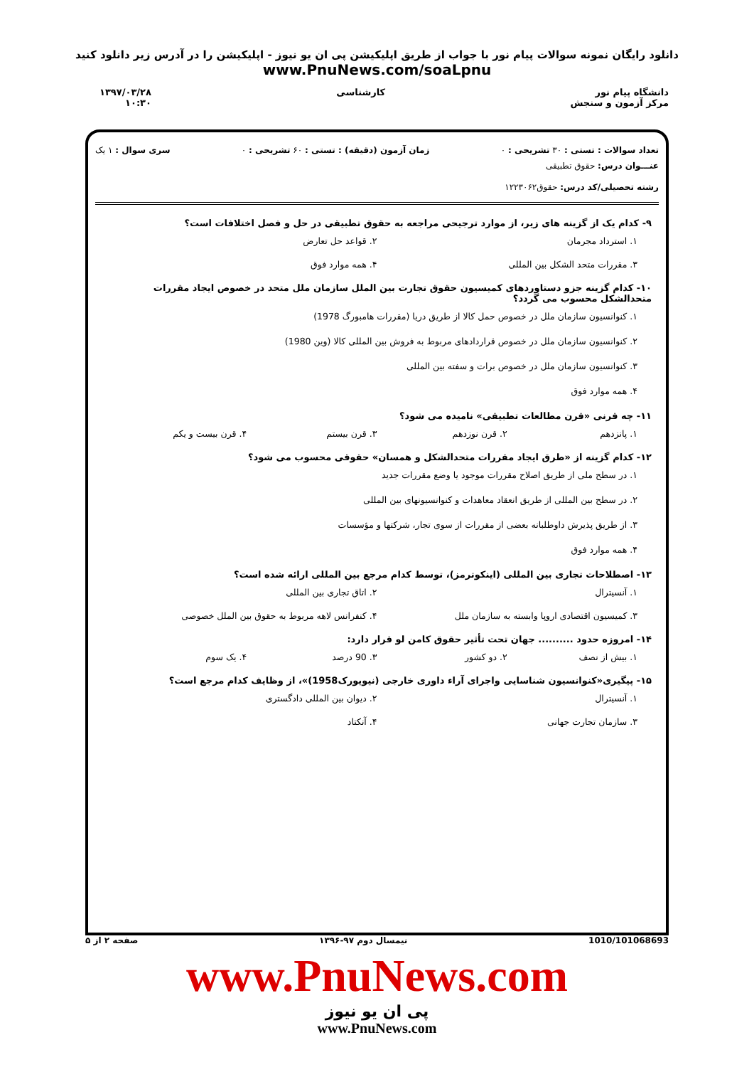دانلود رایگان نمونه سوالات پیام نور با جواب از طریق اپلیکیشن پی ان یو نیوز - اپلیکیشن را در آدرس زیر دانلود کنید
www.PnuNews.com/soaLpnu
دانشگاه پیام نور
مرکز آزمون و سنجش
کارشناسی ۱۳۹۷/۰۳/۲۸
۱۰:۳۰
تعداد سوالات : تستی : ۳۰ تشریحی : ۰
زمان آزمون (دقیقه) : تستی : ۶۰ تشریحی : ۰
سری سوال : ۱ یک
عنـــوان درس: حقوق تطبیقی
رشته تحصیلی/کد درس: حقوق۱۲۲۳۰۶۲
۹- کدام یک از گزینه های زیر، از موارد ترجیحی مراجعه به حقوق تطبیقی در حل و فصل اختلافات است؟
۱. استرداد مجرمان ۲. قواعد حل تعارض
۳. مقررات متحد الشکل بین المللی ۴. همه موارد فوق
۱۰- کدام گزینه جزو دستاوردهای کمیسیون حقوق تجارت بین الملل سازمان ملل متحد در خصوص ایجاد مقررات متحدالشکل محسوب می گردد؟
۱. کنوانسیون سازمان ملل در خصوص حمل کالا از طریق دریا (مقررات هامبورگ 1978)
۲. کنوانسیون سازمان ملل در خصوص قراردادهای مربوط به فروش بین المللی کالا (وین 1980)
۳. کنوانسیون سازمان ملل در خصوص برات و سفته بین المللی
۴. همه موارد فوق
۱۱- چه قرنی «قرن مطالعات تطبیقی» نامیده می شود؟
۱. پانزدهم ۲. قرن نوزدهم ۳. قرن بیستم ۴. قرن بیست و یکم
۱۲- کدام گزینه از «طرق ایجاد مقررات متحدالشکل و همسان» حقوقی محسوب می شود؟
۱. در سطح ملی از طریق اصلاح مقررات موجود یا وضع مقررات جدید
۲. در سطح بین المللی از طریق انعقاد معاهدات و کنوانسیونهای بین المللی
۳. از طریق پذیرش داوطلبانه بعضی از مقررات از سوی تجار، شرکتها و مؤسسات
۴. همه موارد فوق
۱۳- اصطلاحات تجاری بین المللی (اینکوترمز)، توسط کدام مرجع بین المللی ارائه شده است؟
۱. آنسیترال ۲. اتاق تجاری بین المللی
۳. کمیسیون اقتصادی اروپا وابسته به سازمان ملل ۴. کنفرانس لاهه مربوط به حقوق بین الملل خصوصی
۱۴- امروزه حدود .......... جهان تحت تأثیر حقوق کامن لو قرار دارد:
۱. بیش از نصف ۲. دو کشور ۳. 90 درصد ۴. یک سوم
۱۵- پیگیری«کنوانسیون شناسایی واجرای آراء داوری خارجی (نیویورک1958)»، از وظایف کدام مرجع است؟
۱. آنسیترال ۲. دیوان بین المللی دادگستری
۳. سازمان تجارت جهانی ۴. آنکتاد
1010/101068693 نیمسال دوم ۹۷-۱۳۹۶ صفحه ۲ از ۵
www.PnuNews.com
پی ان یو نیوز
www.PnuNews.com